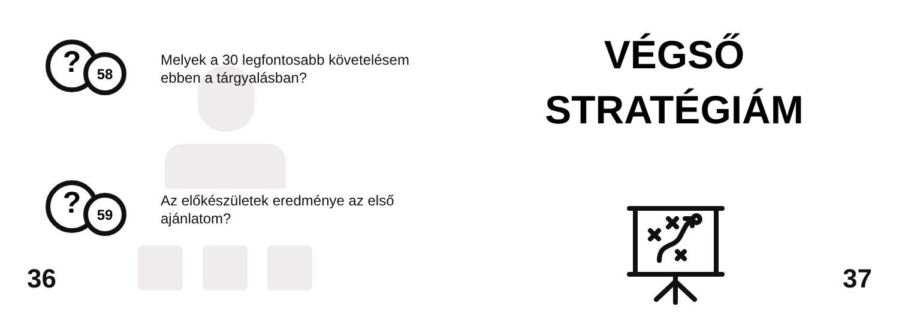?
58
Melyek a 30 legfontosabb követelésem
ebben a tárgyalásban?
?
59
Az előkészületek eredménye az első
ajánlatom?
36
VÉGSŐ
STRATÉGIÁM
37